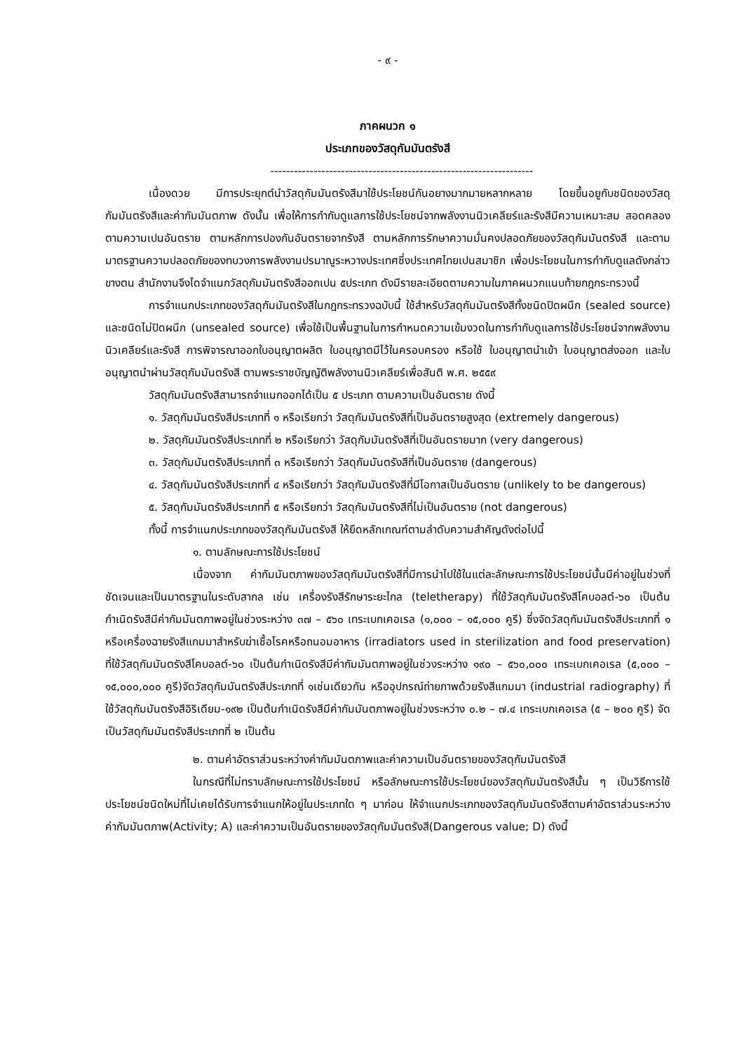- ๙ -
ภาคผนวก ๑
ประเภทของวัสดุกัมมันตรังสี
-------------------------------------------------------------------
เนื่องดวย มีการประยุกต์นำวัสดุกัมมันตรังสีมาใช้ประโยชน์กันอยางมากมายหลากหลาย โดยขึ้นอยูกับชนิดของวัสดุกัมมันตรังสีและค่ากัมมันตภาพ ดังนั้น เพื่อให้การกำกับดูแลการใช้ประโยชน์จากพลังงานนิวเคลียร์และรังสีมีความเหมาะสม สอดคลองตามความเปนอันตราย ตามหลักการปองกันอันตรายจากรังสี ตามหลักการรักษาความมั่นคงปลอดภัยของวัสดุกัมมันตรังสี และตามมาตรฐานความปลอดภัยของทบวงการพลังงานปรมาณูระหวางประเทศซึ่งประเทศไทยเปนสมาชิก เพื่อประโยชนในการกำกับดูแลดังกล่าวขางตน สำนักงานจึงไดจำแนกวัสดุกัมมันตรังสีออกเปน ๕ประเภท ดังมีรายละเอียดตามความในภาคผนวกแนบท้ายกฎกระทรวงนี้
การจำแนกประเภทของวัสดุกัมมันตรังสีในกฎกระทรวงฉบับนี้ ใช้สำหรับวัสดุกัมมันตรังสีทั้งชนิดปิดผนึก (sealed source) และชนิดไม่ปิดผนึก (unsealed source) เพื่อใช้เป็นพื้นฐานในการกำหนดความเข้มงวดในการกำกับดูแลการใช้ประโยชน์จากพลังงานนิวเคลียร์และรังสี การพิจารณาออกใบอนุญาตผลิต ใบอนุญาตมีไว้ในครอบครอง หรือใช้ ใบอนุญาตนำเข้า ใบอนุญาตส่งออก และใบอนุญาตนำผ่านวัสดุกัมมันตรังสี ตามพระราชบัญญัติพลังงานนิวเคลียร์เพื่อสันติ พ.ศ. ๒๕๕๙
วัสดุกัมมันตรังสีสามารถจำแนกออกได้เป็น ๕ ประเภท ตามความเป็นอันตราย ดังนี้
๑. วัสดุกัมมันตรังสีประเภทที่ ๑ หรือเรียกว่า วัสดุกัมมันตรังสีที่เป็นอันตรายสูงสุด (extremely dangerous)
๒. วัสดุกัมมันตรังสีประเภทที่ ๒ หรือเรียกว่า วัสดุกัมมันตรังสีที่เป็นอันตรายมาก (very dangerous)
๓. วัสดุกัมมันตรังสีประเภทที่ ๓ หรือเรียกว่า วัสดุกัมมันตรังสีที่เป็นอันตราย (dangerous)
๔. วัสดุกัมมันตรังสีประเภทที่ ๔ หรือเรียกว่า วัสดุกัมมันตรังสีที่มีโอกาสเป็นอันตราย (unlikely to be dangerous)
๕. วัสดุกัมมันตรังสีประเภทที่ ๕ หรือเรียกว่า วัสดุกัมมันตรังสีที่ไม่เป็นอันตราย (not dangerous)
ทั้งนี้ การจำแนกประเภทของวัสดุกัมมันตรังสี ให้ยึดหลักเกณฑ์ตามลำดับความสำคัญดังต่อไปนี้
๑. ตามลักษณะการใช้ประโยชน์
เนื่องจาก ค่ากัมมันตภาพของวัสดุกัมมันตรังสีที่มีการนำไปใช้ในแต่ละลักษณะการใช้ประโยชน์นั้นมีค่าอยู่ในช่วงที่ชัดเจนและเป็นมาตรฐานในระดับสากล เช่น เครื่องรังสีรักษาระยะไกล (teletherapy) ที่ใช้วัสดุกัมมันตรังสีโคบอลต์-๖๐ เป็นต้นกำเนิดรังสีมีค่ากัมมันตภาพอยู่ในช่วงระหว่าง ๓๗ – ๕๖๐ เทระเบกเคอเรล (๑,๐๐๐ – ๑๕,๐๐๐ คูรี) ซึ่งจัดวัสดุกัมมันตรังสีประเภทที่ ๑ หรือเครื่องฉายรังสีแกมมาสำหรับฆ่าเชื้อโรคหรือถนอมอาหาร (irradiators used in sterilization and food preservation) ที่ใช้วัสดุกัมมันตรังสีโคบอลต์-๖๐ เป็นต้นกำเนิดรังสีมีค่ากัมมันตภาพอยู่ในช่วงระหว่าง ๑๙๐ – ๕๖๐,๐๐๐ เทระเบกเคอเรล (๕,๐๐๐ – ๑๕,๐๐๐,๐๐๐ คูรี)จัดวัสดุกัมมันตรังสีประเภทที่ ๑เช่นเดียวกัน หรืออุปกรณ์ถ่ายภาพด้วยรังสีแกมมา (industrial radiography) ที่ใช้วัสดุกัมมันตรังสีอิริเดียม-๑๙๒ เป็นต้นกำเนิดรังสีมีค่ากัมมันตภาพอยู่ในช่วงระหว่าง ๐.๒ – ๗.๔ เทระเบกเคอเรล (๕ – ๒๐๐ คูรี) จัดเป็นวัสดุกัมมันตรังสีประเภทที่ ๒ เป็นต้น
๒. ตามค่าอัตราส่วนระหว่างค่ากัมมันตภาพและค่าความเป็นอันตรายของวัสดุกัมมันตรังสี
ในกรณีที่ไม่ทราบลักษณะการใช้ประโยชน์ หรือลักษณะการใช้ประโยชน์ของวัสดุกัมมันตรังสีนั้น ๆ เป็นวิธีการใช้ประโยชน์ชนิดใหม่ที่ไม่เคยได้รับการจำแนกให้อยู่ในประเภทใด ๆ มาก่อน ให้จำแนกประเภทของวัสดุกัมมันตรังสีตามค่าอัตราส่วนระหว่างค่ากัมมันตภาพ(Activity; A) และค่าความเป็นอันตรายของวัสดุกัมมันตรังสี(Dangerous value; D) ดังนี้